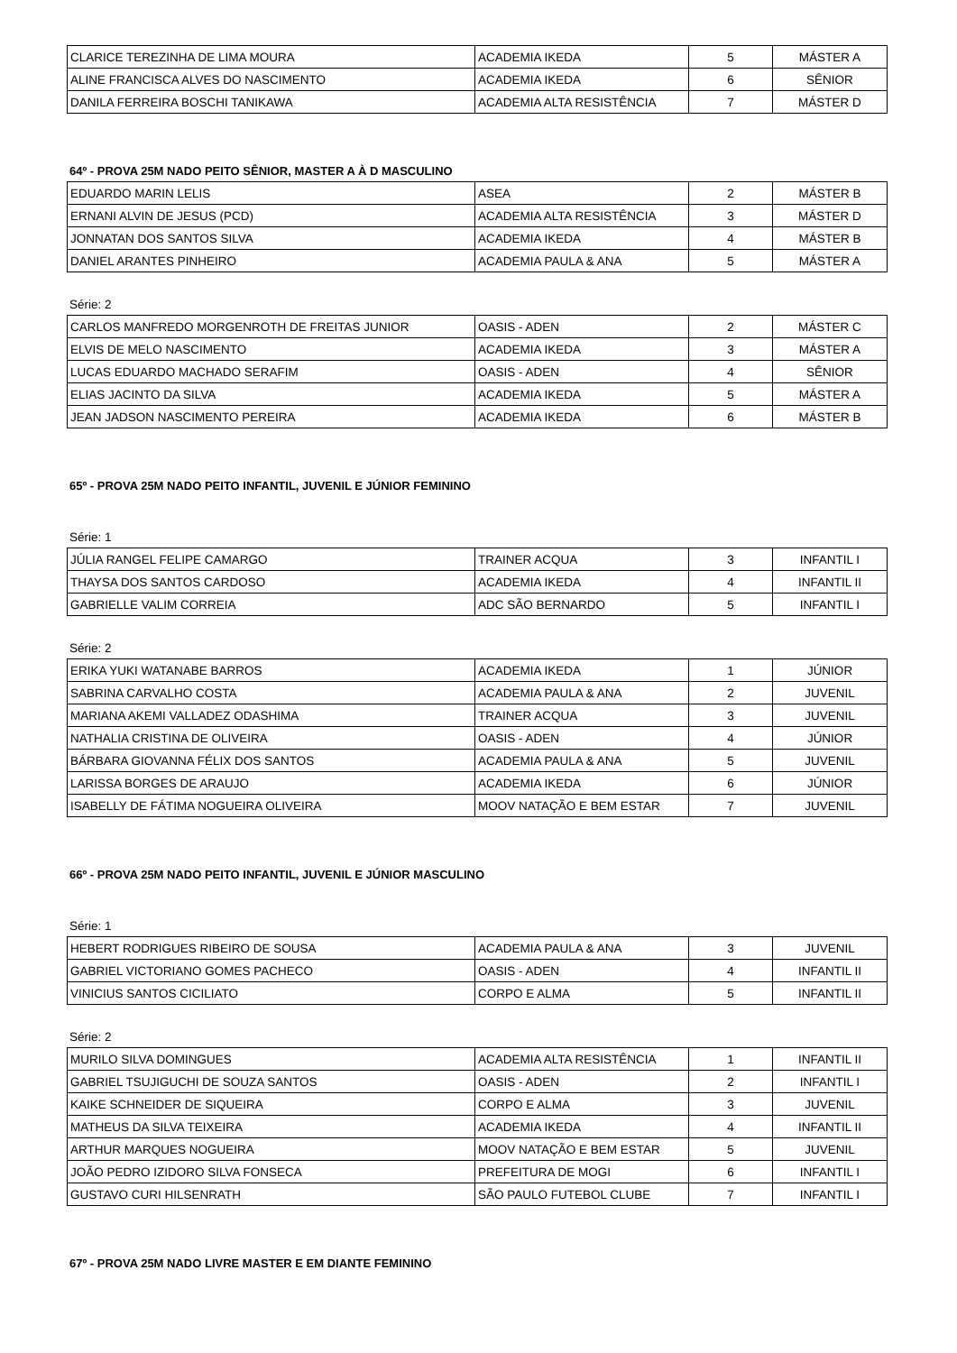| CLARICE TEREZINHA DE LIMA MOURA | ACADEMIA IKEDA | 5 | MÁSTER A |
| ALINE FRANCISCA ALVES DO NASCIMENTO | ACADEMIA IKEDA | 6 | SÊNIOR |
| DANILA FERREIRA BOSCHI TANIKAWA | ACADEMIA ALTA RESISTÊNCIA | 7 | MÁSTER D |
64º - PROVA 25M NADO PEITO SÊNIOR, MASTER A À D MASCULINO
| EDUARDO MARIN LELIS | ASEA | 2 | MÁSTER B |
| ERNANI ALVIN DE JESUS (PCD) | ACADEMIA ALTA RESISTÊNCIA | 3 | MÁSTER D |
| JONNATAN DOS SANTOS SILVA | ACADEMIA IKEDA | 4 | MÁSTER B |
| DANIEL ARANTES PINHEIRO | ACADEMIA PAULA & ANA | 5 | MÁSTER A |
Série: 2
| CARLOS MANFREDO MORGENROTH DE FREITAS JUNIOR | OASIS - ADEN | 2 | MÁSTER C |
| ELVIS DE MELO NASCIMENTO | ACADEMIA IKEDA | 3 | MÁSTER A |
| LUCAS EDUARDO MACHADO SERAFIM | OASIS - ADEN | 4 | SÊNIOR |
| ELIAS JACINTO DA SILVA | ACADEMIA IKEDA | 5 | MÁSTER A |
| JEAN JADSON NASCIMENTO PEREIRA | ACADEMIA IKEDA | 6 | MÁSTER B |
65º - PROVA 25M NADO PEITO INFANTIL, JUVENIL E JÚNIOR FEMININO
Série: 1
| JÚLIA RANGEL FELIPE CAMARGO | TRAINER ACQUA | 3 | INFANTIL I |
| THAYSA DOS SANTOS CARDOSO | ACADEMIA IKEDA | 4 | INFANTIL II |
| GABRIELLE VALIM CORREIA | ADC SÃO BERNARDO | 5 | INFANTIL I |
Série: 2
| ERIKA YUKI WATANABE BARROS | ACADEMIA IKEDA | 1 | JÚNIOR |
| SABRINA CARVALHO COSTA | ACADEMIA PAULA & ANA | 2 | JUVENIL |
| MARIANA AKEMI VALLADEZ ODASHIMA | TRAINER ACQUA | 3 | JUVENIL |
| NATHALIA CRISTINA DE OLIVEIRA | OASIS - ADEN | 4 | JÚNIOR |
| BÁRBARA GIOVANNA FÉLIX DOS SANTOS | ACADEMIA PAULA & ANA | 5 | JUVENIL |
| LARISSA BORGES DE ARAUJO | ACADEMIA IKEDA | 6 | JÚNIOR |
| ISABELLY DE FÁTIMA NOGUEIRA OLIVEIRA | MOOV NATAÇÃO E BEM ESTAR | 7 | JUVENIL |
66º - PROVA 25M NADO PEITO INFANTIL, JUVENIL E JÚNIOR MASCULINO
Série: 1
| HEBERT RODRIGUES RIBEIRO DE SOUSA | ACADEMIA PAULA & ANA | 3 | JUVENIL |
| GABRIEL VICTORIANO GOMES PACHECO | OASIS - ADEN | 4 | INFANTIL II |
| VINICIUS SANTOS CICILIATO | CORPO E ALMA | 5 | INFANTIL II |
Série: 2
| MURILO SILVA DOMINGUES | ACADEMIA ALTA RESISTÊNCIA | 1 | INFANTIL II |
| GABRIEL TSUJIGUCHI DE SOUZA SANTOS | OASIS - ADEN | 2 | INFANTIL I |
| KAIKE SCHNEIDER DE SIQUEIRA | CORPO E ALMA | 3 | JUVENIL |
| MATHEUS DA SILVA TEIXEIRA | ACADEMIA IKEDA | 4 | INFANTIL II |
| ARTHUR MARQUES NOGUEIRA | MOOV NATAÇÃO E BEM ESTAR | 5 | JUVENIL |
| JOÃO PEDRO IZIDORO SILVA FONSECA | PREFEITURA DE MOGI | 6 | INFANTIL I |
| GUSTAVO CURI HILSENRATH | SÃO PAULO FUTEBOL CLUBE | 7 | INFANTIL I |
67º - PROVA 25M NADO LIVRE MASTER E EM DIANTE FEMININO